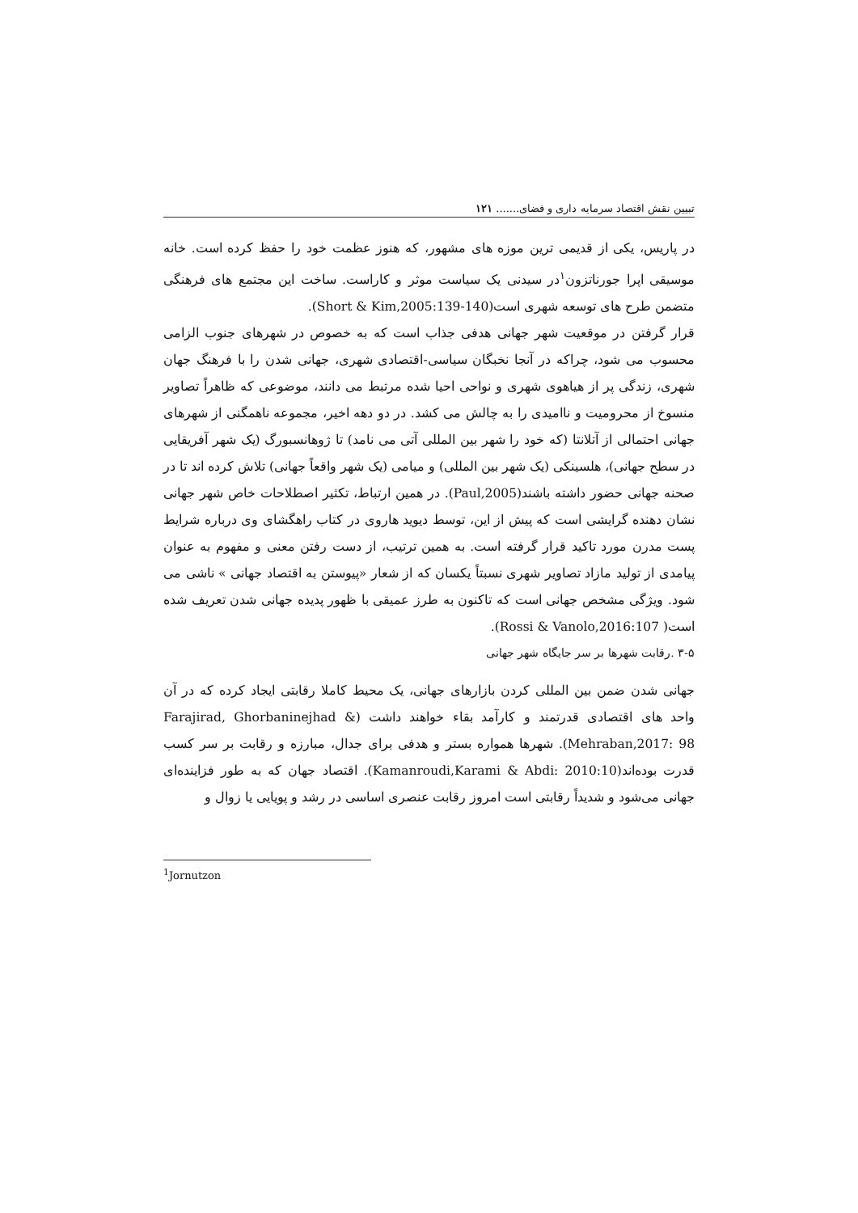تبیین نقش اقتصاد سرمایه داری و فضای....... ۱۲۱
در پاریس، یکی از قدیمی ترین موزه های مشهور، که هنوز عظمت خود را حفظ کرده است. خانه موسیقی اپرا جورناتزون<sup>۱</sup>در سیدنی یک سیاست موثر و کاراست. ساخت این مجتمع های فرهنگی متضمن طرح های توسعه شهری است(Short & Kim,2005:139-140).
قرار گرفتن در موقعیت شهر جهانی هدفی جذاب است که به خصوص در شهرهای جنوب الزامی محسوب می شود، چراکه در آنجا نخبگان سیاسی-اقتصادی شهری، جهانی شدن را با فرهنگ جهان شهری، زندگی پر از هیاهوی شهری و نواحی احیا شده مرتبط می دانند، موضوعی که ظاهراً تصاویر منسوخ از محرومیت و ناامیدی را به چالش می کشد. در دو دهه اخیر، مجموعه ناهمگنی از شهرهای جهانی احتمالی از آتلانتا (که خود را شهر بین المللی آتی می نامد) تا ژوهانسبورگ (یک شهر آفریقایی در سطح جهانی)، هلسینکی (یک شهر بین المللی) و میامی (یک شهر واقعاً جهانی) تلاش کرده اند تا در صحنه جهانی حضور داشته باشند(Paul,2005). در همین ارتباط، تکثیر اصطلاحات خاص شهر جهانی نشان دهنده گرایشی است که پیش از این، توسط دیوید هاروی در کتاب راهگشای وی درباره شرایط پست مدرن مورد تاکید قرار گرفته است. به همین ترتیب، از دست رفتن معنی و مفهوم به عنوان پیامدی از تولید مازاد تصاویر شهری نسبتاً یکسان که از شعار «پیوستن به اقتصاد جهانی » ناشی می شود. ویژگی مشخص جهانی است که تاکنون به طرز عمیقی با ظهور پدیده جهانی شدن تعریف شده است( Rossi & Vanolo,2016:107).
۳-۵ .رقابت شهرها بر سر جایگاه شهر جهانی
جهانی شدن ضمن بین المللی کردن بازارهای جهانی، یک محیط کاملا رقابتی ایجاد کرده که در آن واحد های اقتصادی قدرتمند و کارآمد بقاء خواهند داشت (Farajirad, Ghorbaninejhad & Mehraban,2017: 98). شهرها همواره بستر و هدفی برای جدال، مبارزه و رقابت بر سر کسب قدرت بوده‌اند(Kamanroudi,Karami & Abdi: 2010:10). اقتصاد جهان که به طور فزاینده‌ای جهانی می‌شود و شدیداً رقابتی است امروز رقابت عنصری اساسی در رشد و پویایی یا زوال و
<sup>1</sup> Jornutzon